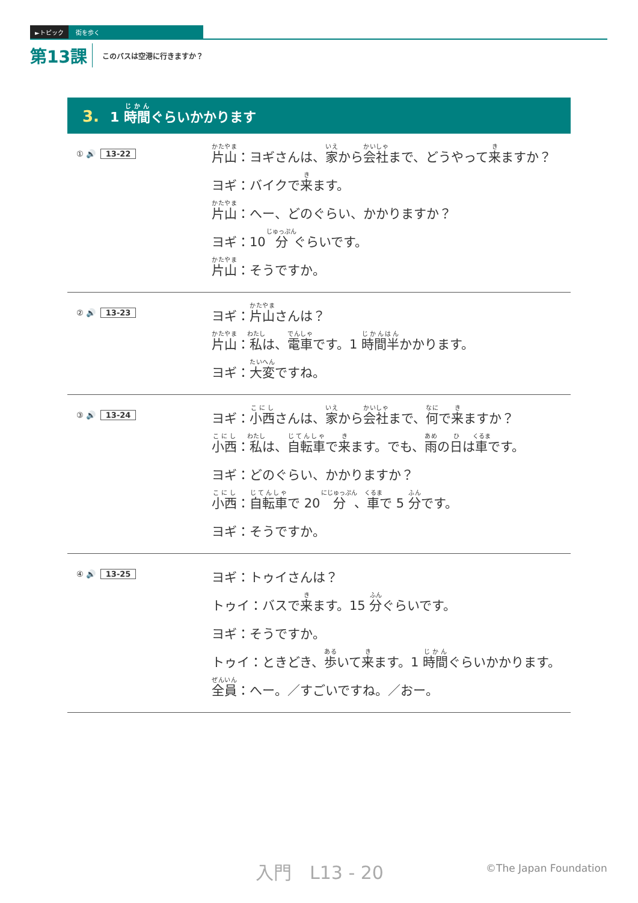►トピック 街を歩く
第13課 このバスは空港に行きますか？
3. 1 時間ぐらいかかります
① 🔊 13-22
片山：ヨギさんは、家から会社まで、どうやって来ますか？
ヨギ：バイクで来ます。
片山：へー、どのぐらい、かかりますか？
ヨギ：10 分ぐらいです。
片山：そうですか。
② 🔊 13-23
ヨギ：片山さんは？
片山：私は、電車です。1 時間半かかります。
ヨギ：大変ですね。
③ 🔊 13-24
ヨギ：小西さんは、家から会社まで、何で来ますか？
小西：私は、自転車で来ます。でも、雨の日は車です。
ヨギ：どのぐらい、かかりますか？
小西：自転車で 20 分、車で 5 分です。
ヨギ：そうですか。
④ 🔊 13-25
ヨギ：トゥイさんは？
トゥイ：バスで来ます。15 分ぐらいです。
ヨギ：そうですか。
トゥイ：ときどき、歩いて来ます。1 時間ぐらいかかります。
全員：へー。／すごいですね。／おー。
入門　L13 - 20 ©The Japan Foundation